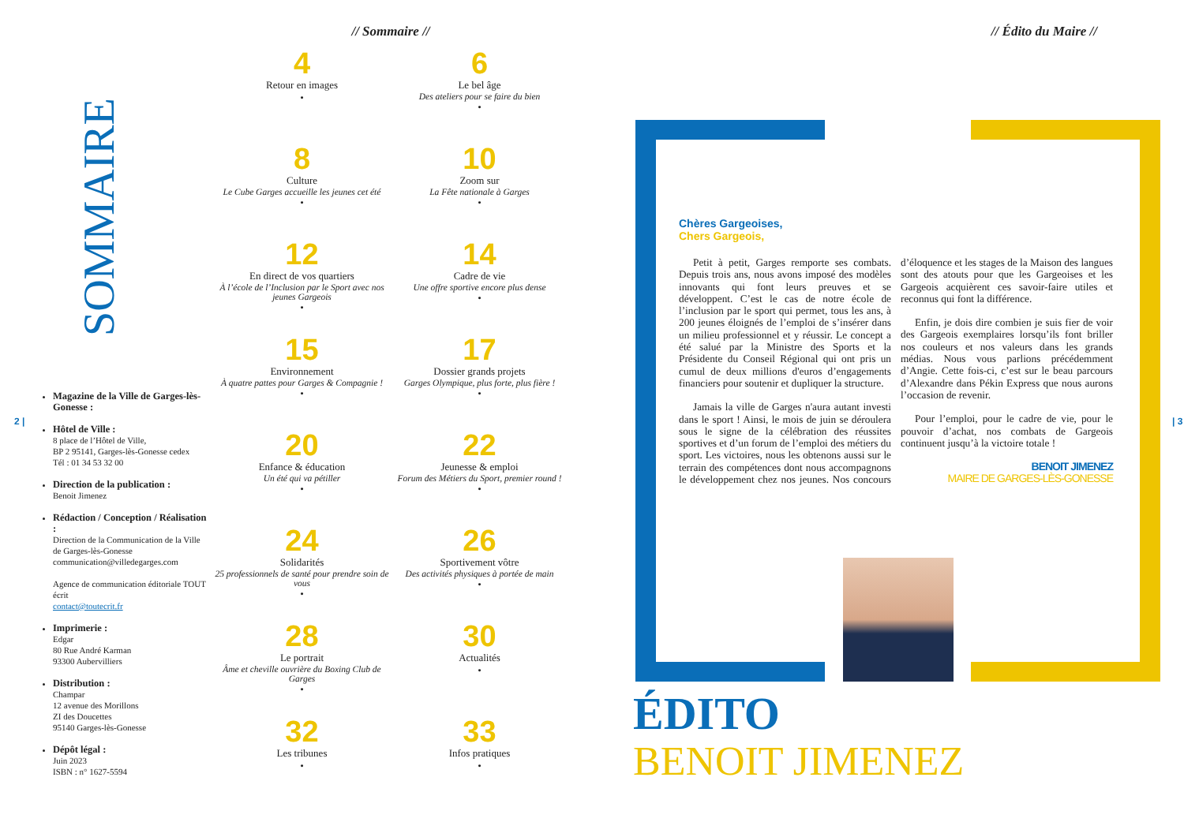// Sommaire //
SOMMAIRE
2 |
Magazine de la Ville de Garges-lès-Gonesse :
Hôtel de Ville :
8 place de l’Hôtel de Ville,
BP 2 95141, Garges-lès-Gonesse cedex
Tél : 01 34 53 32 00
Direction de la publication :
Benoit Jimenez
Rédaction / Conception / Réalisation :
Direction de la Communication de la Ville de Garges-lès-Gonesse
communication@villedegarges.com
Agence de communication éditoriale TOUT écrit
contact@toutecrit.fr
Imprimerie :
Edgar
80 Rue André Karman
93300 Aubervilliers
Distribution :
Champar
12 avenue des Morillons
ZI des Doucettes
95140 Garges-lès-Gonesse
Dépôt légal :
Juin 2023
ISBN : n° 1627-5594
4
Retour en images
•
6
Le bel âge
Des ateliers pour se faire du bien
•
8
Culture
Le Cube Garges accueille les jeunes cet été
•
10
Zoom sur
La Fête nationale à Garges
•
12
En direct de vos quartiers
À l’école de l’Inclusion par le Sport avec nos jeunes Gargeois
•
14
Cadre de vie
Une offre sportive encore plus dense
•
15
Environnement
À quatre pattes pour Garges & Compagnie !
•
17
Dossier grands projets
Garges Olympique, plus forte, plus fière !
•
20
Enfance & éducation
Un été qui va pétiller
•
22
Jeunesse & emploi
Forum des Métiers du Sport, premier round !
•
24
Solidarités
25 professionnels de santé pour prendre soin de vous
•
26
Sportivement vôtre
Des activités physiques à portée de main
•
28
Le portrait
Âme et cheville ouvrière du Boxing Club de Garges
•
30
Actualités
•
32
Les tribunes
•
33
Infos pratiques
•
| 3
// Édito du Maire //
Chères Gargeoises,
Chers Gargeois,
Petit à petit, Garges remporte ses combats. Depuis trois ans, nous avons imposé des modèles innovants qui font leurs preuves et se développent. C’est le cas de notre école de l’inclusion par le sport qui permet, tous les ans, à 200 jeunes éloignés de l’emploi de s’insérer dans un milieu professionnel et y réussir. Le concept a été salué par la Ministre des Sports et la Présidente du Conseil Régional qui ont pris un cumul de deux millions d'euros d’engagements financiers pour soutenir et dupliquer la structure.
Jamais la ville de Garges n'aura autant investi dans le sport ! Ainsi, le mois de juin se déroulera sous le signe de la célébration des réussites sportives et d’un forum de l’emploi des métiers du sport. Les victoires, nous les obtenons aussi sur le terrain des compétences dont nous accompagnons le développement chez nos jeunes. Nos concours d’éloquence et les stages de la Maison des langues sont des atouts pour que les Gargeoises et les Gargeois acquièrent ces savoir-faire utiles et reconnus qui font la différence.
Enfin, je dois dire combien je suis fier de voir des Gargeois exemplaires lorsqu’ils font briller nos couleurs et nos valeurs dans les grands médias. Nous vous parlions précédemment d’Angie. Cette fois-ci, c’est sur le beau parcours d’Alexandre dans Pékin Express que nous aurons l’occasion de revenir.
Pour l’emploi, pour le cadre de vie, pour le pouvoir d’achat, nos combats de Gargeois continuent jusqu’à la victoire totale !
BENOIT JIMENEZ
MAIRE DE GARGES-LÈS-GONESSE
ÉDITO
BENOIT JIMENEZ